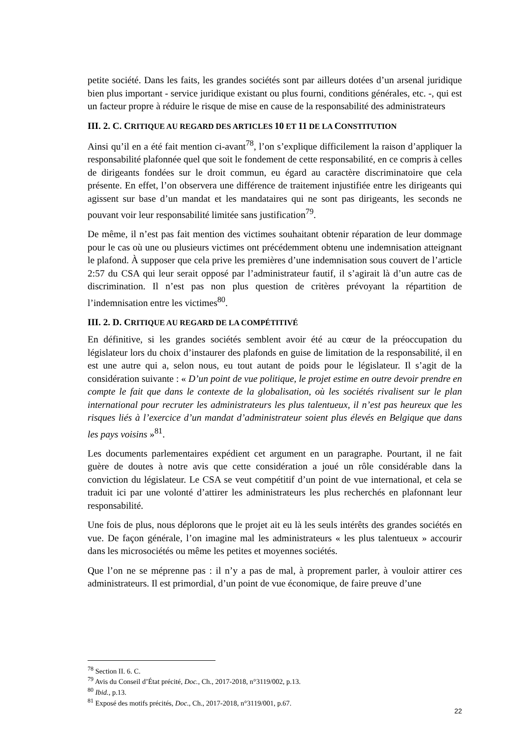petite société. Dans les faits, les grandes sociétés sont par ailleurs dotées d’un arsenal juridique bien plus important - service juridique existant ou plus fourni, conditions générales, etc. -, qui est un facteur propre à réduire le risque de mise en cause de la responsabilité des administrateurs
III. 2. C. CRITIQUE AU REGARD DES ARTICLES 10 ET 11 DE LA CONSTITUTION
Ainsi qu’il en a été fait mention ci-avant<sup>78</sup>, l’on s’explique difficilement la raison d’appliquer la responsabilité plafonnée quel que soit le fondement de cette responsabilité, en ce compris à celles de dirigeants fondées sur le droit commun, eu égard au caractère discriminatoire que cela présente. En effet, l’on observera une différence de traitement injustifiée entre les dirigeants qui agissent sur base d’un mandat et les mandataires qui ne sont pas dirigeants, les seconds ne pouvant voir leur responsabilité limitée sans justification<sup>79</sup>.
De même, il n’est pas fait mention des victimes souhaitant obtenir réparation de leur dommage pour le cas où une ou plusieurs victimes ont précédemment obtenu une indemnisation atteignant le plafond. À supposer que cela prive les premières d’une indemnisation sous couvert de l’article 2:57 du CSA qui leur serait opposé par l’administrateur fautif, il s’agirait là d’un autre cas de discrimination. Il n’est pas non plus question de critères prévoyant la répartition de l’indemnisation entre les victimes<sup>80</sup>.
III. 2. D. CRITIQUE AU REGARD DE LA COMPÉTITIVÉ
En définitive, si les grandes sociétés semblent avoir été au cœur de la préoccupation du législateur lors du choix d’instaurer des plafonds en guise de limitation de la responsabilité, il en est une autre qui a, selon nous, eu tout autant de poids pour le législateur. Il s’agit de la considération suivante : « D’un point de vue politique, le projet estime en outre devoir prendre en compte le fait que dans le contexte de la globalisation, où les sociétés rivalisent sur le plan international pour recruter les administrateurs les plus talentueux, il n’est pas heureux que les risques liés à l’exercice d’un mandat d’administrateur soient plus élevés en Belgique que dans les pays voisins »<sup>81</sup>.
Les documents parlementaires expédient cet argument en un paragraphe. Pourtant, il ne fait guère de doutes à notre avis que cette considération a joué un rôle considérable dans la conviction du législateur. Le CSA se veut compétitif d’un point de vue international, et cela se traduit ici par une volonté d’attirer les administrateurs les plus recherchés en plafonnant leur responsabilité.
Une fois de plus, nous déplorons que le projet ait eu là les seuls intérêts des grandes sociétés en vue. De façon générale, l’on imagine mal les administrateurs « les plus talentueux » accourir dans les microsociétés ou même les petites et moyennes sociétés.
Que l’on ne se méprenne pas : il n’y a pas de mal, à proprement parler, à vouloir attirer ces administrateurs. Il est primordial, d’un point de vue économique, de faire preuve d’une
<sup>78</sup> Section II. 6. C.
<sup>79</sup> Avis du Conseil d’État précité, Doc., Ch., 2017-2018, n°3119/002, p.13.
<sup>80</sup> Ibid., p.13.
<sup>81</sup> Exposé des motifs précités, Doc., Ch., 2017-2018, n°3119/001, p.67.
22